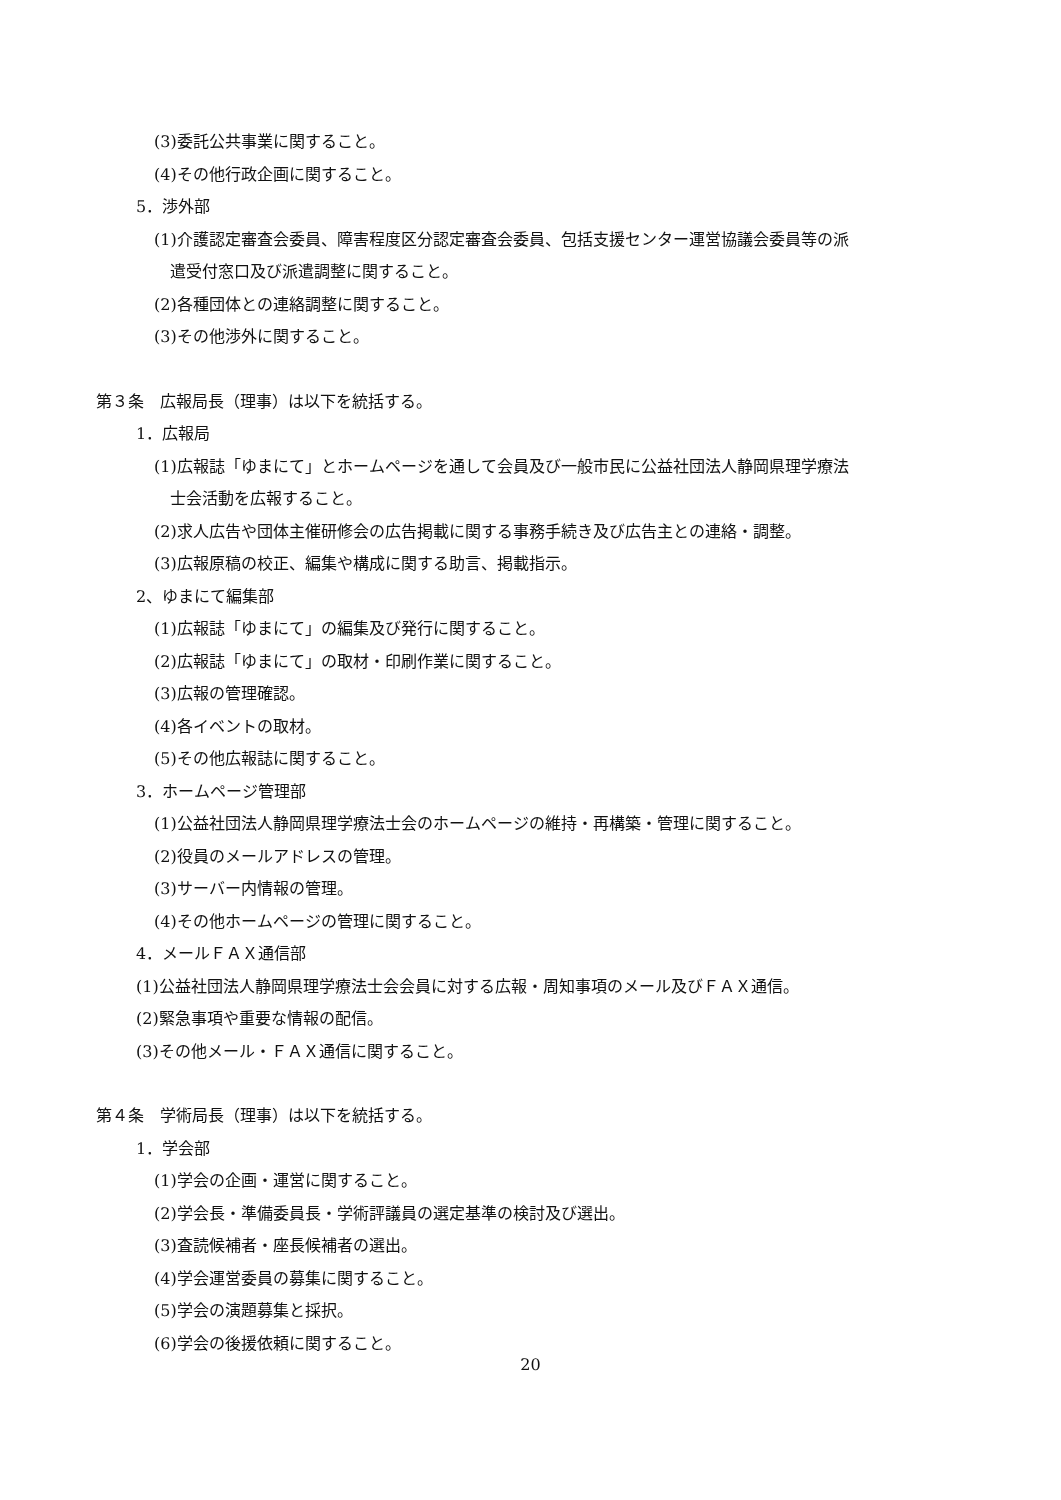(3)委託公共事業に関すること。
(4)その他行政企画に関すること。
5．渉外部
(1)介護認定審査会委員、障害程度区分認定審査会委員、包括支援センター運営協議会委員等の派
　遣受付窓口及び派遣調整に関すること。
(2)各種団体との連絡調整に関すること。
(3)その他渉外に関すること。
第３条　広報局長（理事）は以下を統括する。
1．広報局
(1)広報誌「ゆまにて」とホームページを通して会員及び一般市民に公益社団法人静岡県理学療法
　士会活動を広報すること。
(2)求人広告や団体主催研修会の広告掲載に関する事務手続き及び広告主との連絡・調整。
(3)広報原稿の校正、編集や構成に関する助言、掲載指示。
2、ゆまにて編集部
(1)広報誌「ゆまにて」の編集及び発行に関すること。
(2)広報誌「ゆまにて」の取材・印刷作業に関すること。
(3)広報の管理確認。
(4)各イベントの取材。
(5)その他広報誌に関すること。
3．ホームページ管理部
(1)公益社団法人静岡県理学療法士会のホームページの維持・再構築・管理に関すること。
(2)役員のメールアドレスの管理。
(3)サーバー内情報の管理。
(4)その他ホームページの管理に関すること。
4．メールＦＡＸ通信部
(1)公益社団法人静岡県理学療法士会会員に対する広報・周知事項のメール及びＦＡＸ通信。
(2)緊急事項や重要な情報の配信。
(3)その他メール・ＦＡＸ通信に関すること。
第４条　学術局長（理事）は以下を統括する。
1．学会部
(1)学会の企画・運営に関すること。
(2)学会長・準備委員長・学術評議員の選定基準の検討及び選出。
(3)査読候補者・座長候補者の選出。
(4)学会運営委員の募集に関すること。
(5)学会の演題募集と採択。
(6)学会の後援依頼に関すること。
20